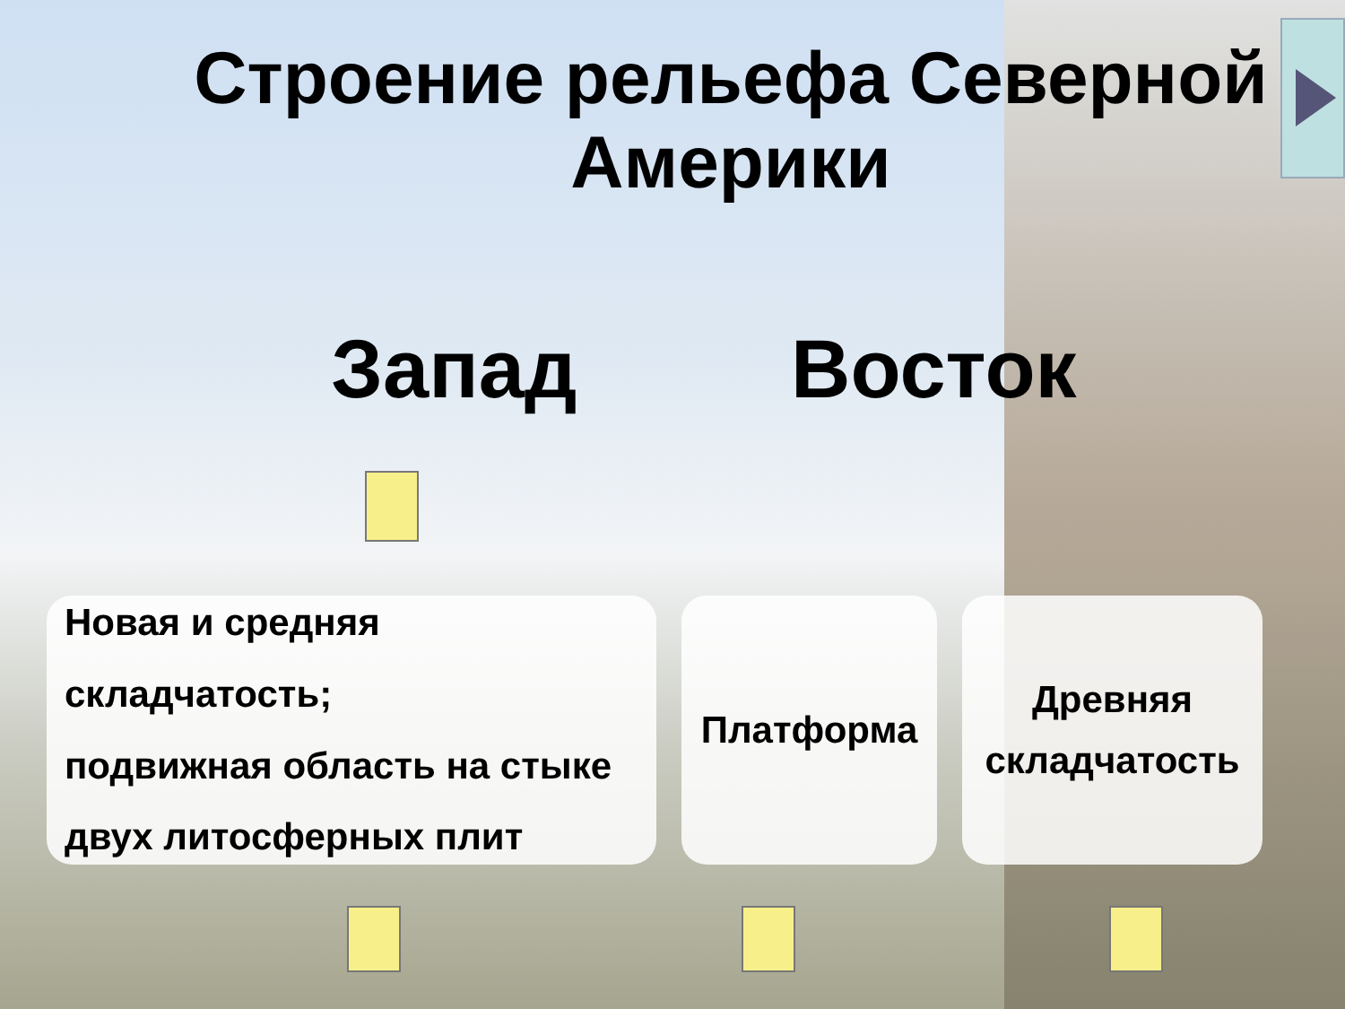Строение рельефа Северной
Америки
Запад Восток
Новая и средняя складчатость;
подвижная область на стыке
двух литосферных плит
Платформа
Древняя
складчатость